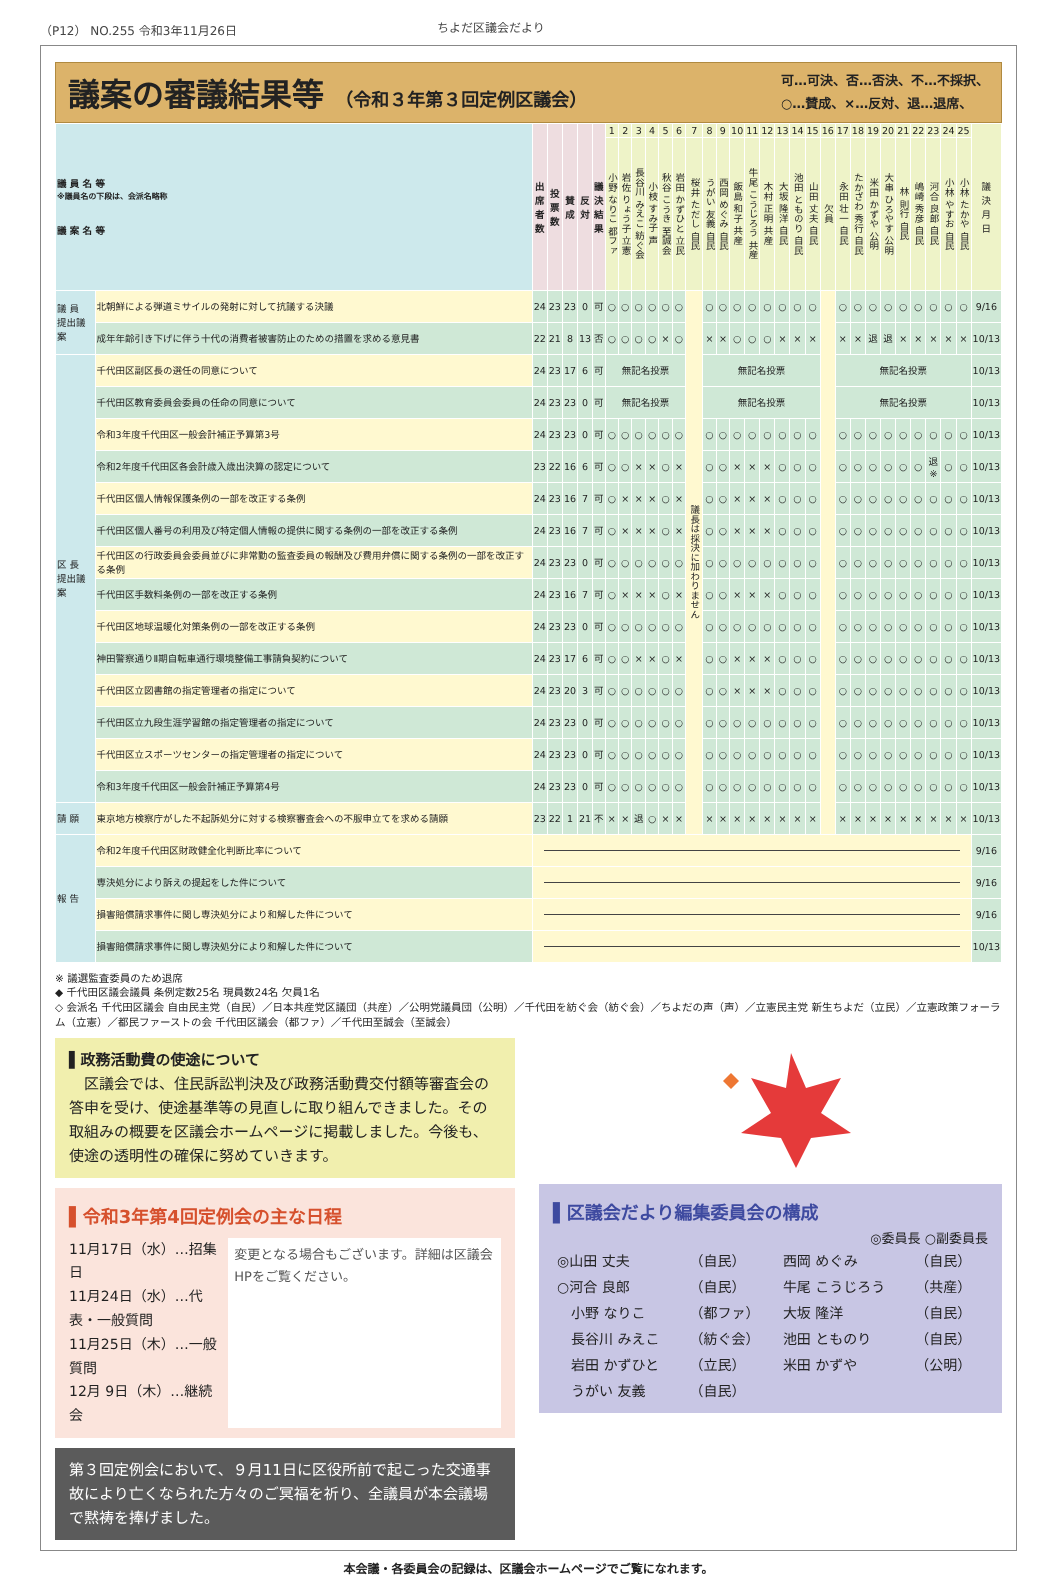（P12） NO.255 令和3年11月26日 ちよだ区議会だより
議案の審議結果等 （令和３年第３回定例区議会）
可…可決、否…否決、不…不採択、
○…賛成、×…反対、退…退席、
| 議 員 名 等 ※議員名の下段は、会派名略称 議 案 名 等 | | 出 席 者 数 | 投 票 数 | 賛 成 | 反 対 | 議 決 結 果 | 1 | 2 | 3 | 4 | 5 | 6 | 7 | 8 | 9 | 10 | 11 | 12 | 13 | 14 | 15 | 16 | 17 | 18 | 19 | 20 | 21 | 22 | 23 | 24 | 25 | 議 決 月 日 |
| --- | --- | --- | --- | --- | --- | --- | --- | --- | --- | --- | --- | --- | --- | --- | --- | --- | --- | --- | --- | --- | --- | --- | --- | --- | --- | --- | --- | --- | --- | --- | --- | --- |
| | | | | | | | 小野 なりこ 都ファ | 岩佐 りょう子 立憲 | 長谷川 みえこ 紡ぐ会 | 小枝 すみ子 声 | 秋谷 こうき 至誠会 | 岩田 かずひと 立民 | 桜井 ただし 自民 | うがい 友義 自民 | 西岡 めぐみ 自民 | 飯島 和子 共産 | 牛尾 こうじろう 共産 | 木村 正明 共産 | 大坂 隆洋 自民 | 池田 とものり 自民 | 山田 丈夫 自民 | 欠員 | 永田 壮一 自民 | たかざわ 秀行 自民 | 米田 かずや 公明 | 大串 ひろやす 公明 | 林 則行 自民 | 嶋崎 秀彦 自民 | 河合 良郎 自民 | 小林 やすお 自民 | 小林 たかや 自民 | |
| 議 員 提出議案 | 北朝鮮による弾道ミサイルの発射に対して抗議する決議 | 24 | 23 | 23 | 0 | 可 | ○ | ○ | ○ | ○ | ○ | ○ | 議長は採決に加わりません | ○ | ○ | ○ | ○ | ○ | ○ | ○ | ○ | | ○ | ○ | ○ | ○ | ○ | ○ | ○ | ○ | ○ | 9/16 |
| | 成年年齢引き下げに伴う十代の消費者被害防止のための措置を求める意見書 | 22 | 21 | 8 | 13 | 否 | ○ | ○ | ○ | ○ | × | ○ | | × | × | ○ | ○ | ○ | × | × | × | | × | × | 退 | 退 | × | × | × | × | × | 10/13 |
| 区 長 提出議案 | 千代田区副区長の選任の同意について | 24 | 23 | 17 | 6 | 可 | 無記名投票 | | | | | | | 無記名投票 | | | | | | | | | 無記名投票 | | | | | | | | | 10/13 |
| | 千代田区教育委員会委員の任命の同意について | 24 | 23 | 23 | 0 | 可 | 無記名投票 | | | | | | | 無記名投票 | | | | | | | | | 無記名投票 | | | | | | | | | 10/13 |
| | 令和3年度千代田区一般会計補正予算第3号 | 24 | 23 | 23 | 0 | 可 | ○ | ○ | ○ | ○ | ○ | ○ | | ○ | ○ | ○ | ○ | ○ | ○ | ○ | ○ | | ○ | ○ | ○ | ○ | ○ | ○ | ○ | ○ | ○ | 10/13 |
| | 令和2年度千代田区各会計歳入歳出決算の認定について | 23 | 22 | 16 | 6 | 可 | ○ | ○ | × | × | ○ | × | | ○ | ○ | × | × | × | ○ | ○ | ○ | | ○ | ○ | ○ | ○ | ○ | ○ | 退 ※ | ○ | ○ | 10/13 |
| | 千代田区個人情報保護条例の一部を改正する条例 | 24 | 23 | 16 | 7 | 可 | ○ | × | × | × | ○ | × | | ○ | ○ | × | × | × | ○ | ○ | ○ | | ○ | ○ | ○ | ○ | ○ | ○ | ○ | ○ | ○ | 10/13 |
| | 千代田区個人番号の利用及び特定個人情報の提供に関する条例の一部を改正する条例 | 24 | 23 | 16 | 7 | 可 | ○ | × | × | × | ○ | × | | ○ | ○ | × | × | × | ○ | ○ | ○ | | ○ | ○ | ○ | ○ | ○ | ○ | ○ | ○ | ○ | 10/13 |
| | 千代田区の行政委員会委員並びに非常勤の監査委員の報酬及び費用弁償に関する条例の一部を改正する条例 | 24 | 23 | 23 | 0 | 可 | ○ | ○ | ○ | ○ | ○ | ○ | | ○ | ○ | ○ | ○ | ○ | ○ | ○ | ○ | | ○ | ○ | ○ | ○ | ○ | ○ | ○ | ○ | ○ | 10/13 |
| | 千代田区手数料条例の一部を改正する条例 | 24 | 23 | 16 | 7 | 可 | ○ | × | × | × | ○ | × | | ○ | ○ | × | × | × | ○ | ○ | ○ | | ○ | ○ | ○ | ○ | ○ | ○ | ○ | ○ | ○ | 10/13 |
| | 千代田区地球温暖化対策条例の一部を改正する条例 | 24 | 23 | 23 | 0 | 可 | ○ | ○ | ○ | ○ | ○ | ○ | | ○ | ○ | ○ | ○ | ○ | ○ | ○ | ○ | | ○ | ○ | ○ | ○ | ○ | ○ | ○ | ○ | ○ | 10/13 |
| | 神田警察通りⅡ期自転車通行環境整備工事請負契約について | 24 | 23 | 17 | 6 | 可 | ○ | ○ | × | × | ○ | × | | ○ | ○ | × | × | × | ○ | ○ | ○ | | ○ | ○ | ○ | ○ | ○ | ○ | ○ | ○ | ○ | 10/13 |
| | 千代田区立図書館の指定管理者の指定について | 24 | 23 | 20 | 3 | 可 | ○ | ○ | ○ | ○ | ○ | ○ | | ○ | ○ | × | × | × | ○ | ○ | ○ | | ○ | ○ | ○ | ○ | ○ | ○ | ○ | ○ | ○ | 10/13 |
| | 千代田区立九段生涯学習館の指定管理者の指定について | 24 | 23 | 23 | 0 | 可 | ○ | ○ | ○ | ○ | ○ | ○ | | ○ | ○ | ○ | ○ | ○ | ○ | ○ | ○ | | ○ | ○ | ○ | ○ | ○ | ○ | ○ | ○ | ○ | 10/13 |
| | 千代田区立スポーツセンターの指定管理者の指定について | 24 | 23 | 23 | 0 | 可 | ○ | ○ | ○ | ○ | ○ | ○ | | ○ | ○ | ○ | ○ | ○ | ○ | ○ | ○ | | ○ | ○ | ○ | ○ | ○ | ○ | ○ | ○ | ○ | 10/13 |
| | 令和3年度千代田区一般会計補正予算第4号 | 24 | 23 | 23 | 0 | 可 | ○ | ○ | ○ | ○ | ○ | ○ | | ○ | ○ | ○ | ○ | ○ | ○ | ○ | ○ | | ○ | ○ | ○ | ○ | ○ | ○ | ○ | ○ | ○ | 10/13 |
| 請 願 | 東京地方検察庁がした不起訴処分に対する検察審査会への不服申立てを求める請願 | 23 | 22 | 1 | 21 | 不 | × | × | 退 | ○ | × | × | | × | × | × | × | × | × | × | × | | × | × | × | × | × | × | × | × | × | 10/13 |
| 報 告 | 令和2年度千代田区財政健全化判断比率について | | | | | | | | | | | | | | | | | | | | | | | | | | | | | | | 9/16 |
| | 専決処分により訴えの提起をした件について | | | | | | | | | | | | | | | | | | | | | | | | | | | | | | | 9/16 |
| | 損害賠償請求事件に関し専決処分により和解した件について | | | | | | | | | | | | | | | | | | | | | | | | | | | | | | | 9/16 |
| | 損害賠償請求事件に関し専決処分により和解した件について | | | | | | | | | | | | | | | | | | | | | | | | | | | | | | | 10/13 |
※ 議選監査委員のため退席
◆ 千代田区議会議員 条例定数25名 現員数24名 欠員1名
◇ 会派名 千代田区議会 自由民主党（自民）／日本共産党区議団（共産）／公明党議員団（公明）／千代田を紡ぐ会（紡ぐ会）／ちよだの声（声）／立憲民主党 新生ちよだ（立民）／立憲政策フォーラム（立憲）／都民ファーストの会 千代田区議会（都ファ）／千代田至誠会（至誠会）
▌政務活動費の使途について
　区議会では、住民訴訟判決及び政務活動費交付額等審査会の答申を受け、使途基準等の見直しに取り組んできました。その取組みの概要を区議会ホームページに掲載しました。今後も、使途の透明性の確保に努めていきます。
▌令和3年第4回定例会の主な日程
11月17日（水）…招集日
11月24日（水）…代表・一般質問
11月25日（木）…一般質問
12月 9日（木）…継続会
変更となる場合もございます。詳細は区議会HPをご覧ください。
第３回定例会において、９月11日に区役所前で起こった交通事故により亡くなられた方々のご冥福を祈り、全議員が本会議場で黙祷を捧げました。
▌区議会だより編集委員会の構成
◎委員長 ○副委員長
| ◎山田 丈夫 | （自民） | 西岡 めぐみ | （自民） |
| ○河合 良郎 | （自民） | 牛尾 こうじろう | （共産） |
| 小野 なりこ | （都ファ） | 大坂 隆洋 | （自民） |
| 長谷川 みえこ | （紡ぐ会） | 池田 とものり | （自民） |
| 岩田 かずひと | （立民） | 米田 かずや | （公明） |
| うがい 友義 | （自民） | | |
本会議・各委員会の記録は、区議会ホームページでご覧になれます。